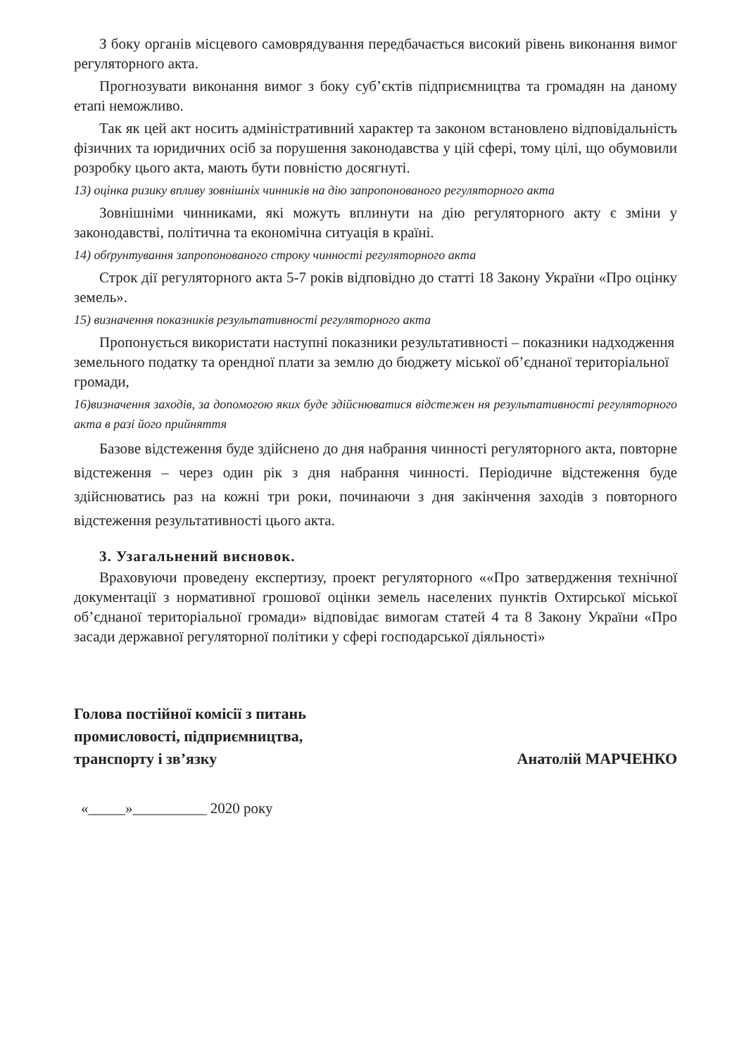З боку органів місцевого самоврядування передбачається високий рівень виконання вимог регуляторного акта.
Прогнозувати виконання вимог з боку суб’єктів підприємництва та громадян на даному етапі неможливо.
Так як цей акт носить адміністративний характер та законом встановлено відповідальність фізичних та юридичних осіб за порушення законодавства у цій сфері, тому цілі, що обумовили розробку цього акта, мають бути повністю досягнуті.
13) оцінка ризику впливу зовнішніх чинників на дію запропонованого регуляторного акта
Зовнішніми чинниками, які можуть вплинути на дію регуляторного акту є зміни у законодавстві, політична та економічна ситуація в країні.
14) обґрунтування запропонованого строку чинності регуляторного акта
Строк дії регуляторного акта 5-7 років відповідно до статті 18 Закону України «Про оцінку земель».
15) визначення показників результативності регуляторного акта
Пропонується використати наступні показники результативності – показники надходження земельного податку та орендної плати за землю до бюджету міської об’єднаної територіальної громади,
16)визначення заходів, за допомогою яких буде здійснюватися відстежен ня результативності регуляторного акта в разі його прийняття
Базове відстеження буде здійснено до дня набрання чинності регуляторного акта, повторне відстеження – через один рік з дня набрання чинності. Періодичне відстеження буде здійснюватись раз на кожні три роки, починаючи з дня закінчення заходів з повторного відстеження результативності цього акта.
3. Узагальнений висновок.
Враховуючи проведену експертизу, проект регуляторного ««Про затвердження технічної документації з нормативної грошової оцінки земель населених пунктів Охтирської міської об’єднаної територіальної громади» відповідає вимогам статей 4 та 8 Закону України «Про засади державної регуляторної політики у сфері господарської діяльності»
Голова постійної комісії з питань
промисловості, підприємництва,
транспорту і зв’язку
Анатолій МАРЧЕНКО
«_____»__________ 2020 року